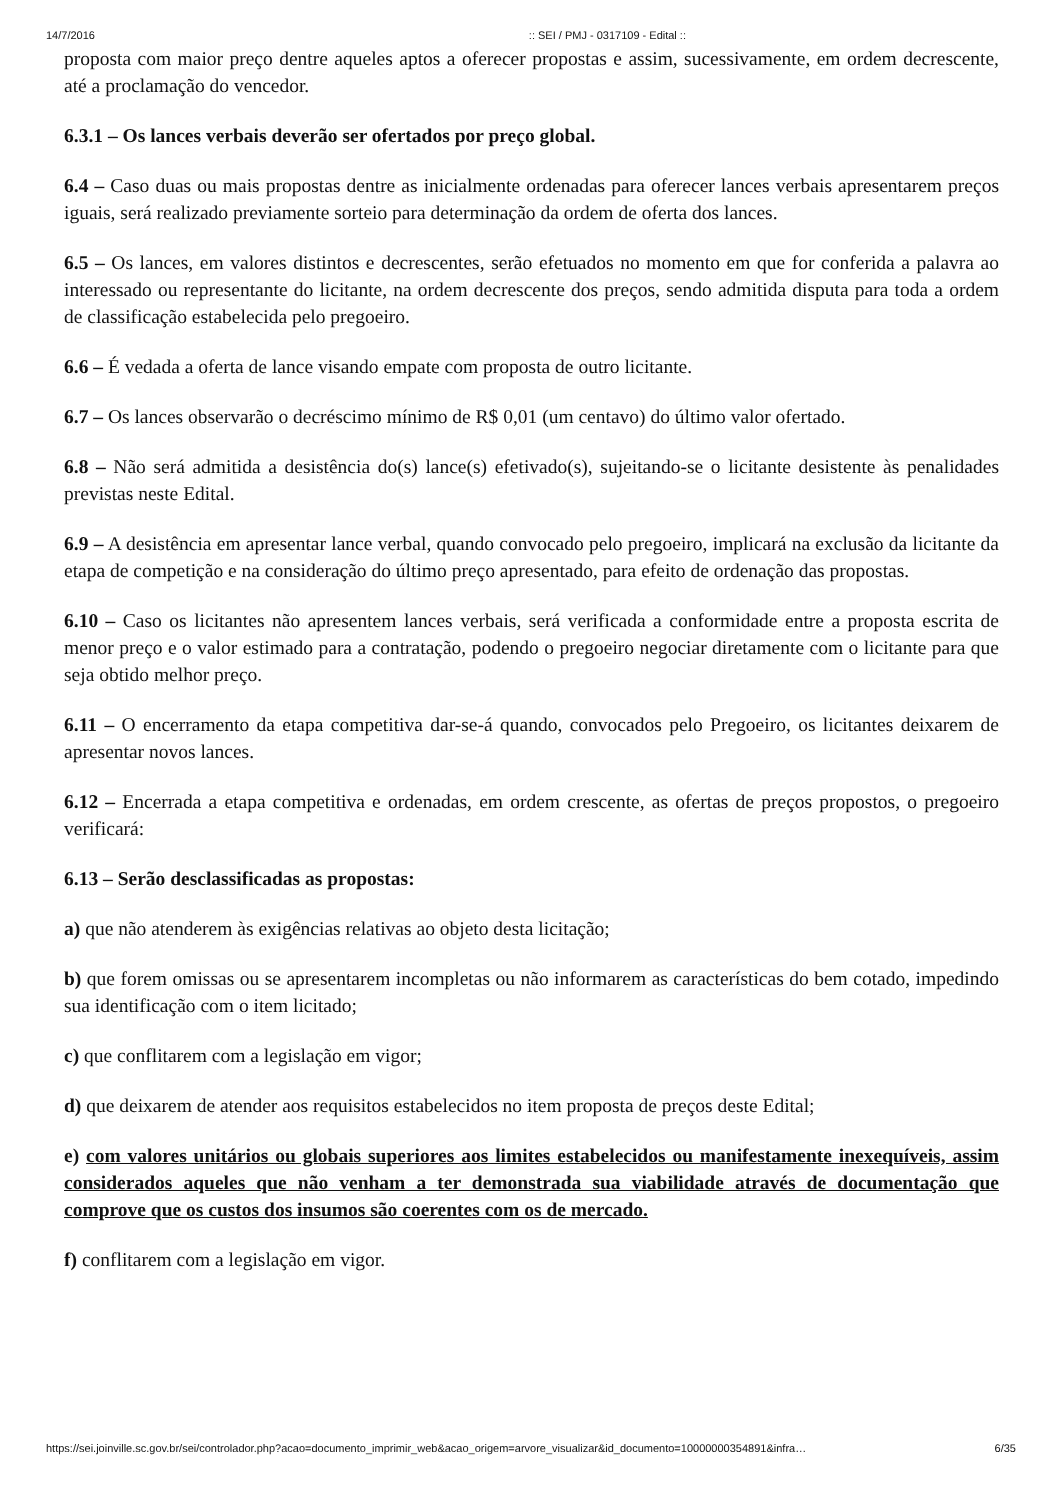14/7/2016:: SEI / PMJ - 0317109 - Edital ::
proposta com maior preço dentre aqueles aptos a oferecer propostas e assim, sucessivamente, em ordem decrescente, até a proclamação do vencedor.
6.3.1 – Os lances verbais deverão ser ofertados por preço global.
6.4 – Caso duas ou mais propostas dentre as inicialmente ordenadas para oferecer lances verbais apresentarem preços iguais, será realizado previamente sorteio para determinação da ordem de oferta dos lances.
6.5 – Os lances, em valores distintos e decrescentes, serão efetuados no momento em que for conferida a palavra ao interessado ou representante do licitante, na ordem decrescente dos preços, sendo admitida disputa para toda a ordem de classificação estabelecida pelo pregoeiro.
6.6 – É vedada a oferta de lance visando empate com proposta de outro licitante.
6.7 – Os lances observarão o decréscimo mínimo de R$ 0,01 (um centavo) do último valor ofertado.
6.8 – Não será admitida a desistência do(s) lance(s) efetivado(s), sujeitando-se o licitante desistente às penalidades previstas neste Edital.
6.9 – A desistência em apresentar lance verbal, quando convocado pelo pregoeiro, implicará na exclusão da licitante da etapa de competição e na consideração do último preço apresentado, para efeito de ordenação das propostas.
6.10 – Caso os licitantes não apresentem lances verbais, será verificada a conformidade entre a proposta escrita de menor preço e o valor estimado para a contratação, podendo o pregoeiro negociar diretamente com o licitante para que seja obtido melhor preço.
6.11 – O encerramento da etapa competitiva dar-se-á quando, convocados pelo Pregoeiro, os licitantes deixarem de apresentar novos lances.
6.12 – Encerrada a etapa competitiva e ordenadas, em ordem crescente, as ofertas de preços propostos, o pregoeiro verificará:
6.13 – Serão desclassificadas as propostas:
a) que não atenderem às exigências relativas ao objeto desta licitação;
b) que forem omissas ou se apresentarem incompletas ou não informarem as características do bem cotado, impedindo sua identificação com o item licitado;
c) que conflitarem com a legislação em vigor;
d) que deixarem de atender aos requisitos estabelecidos no item proposta de preços deste Edital;
e) com valores unitários ou globais superiores aos limites estabelecidos ou manifestamente inexequíveis, assim considerados aqueles que não venham a ter demonstrada sua viabilidade através de documentação que comprove que os custos dos insumos são coerentes com os de mercado.
f) conflitarem com a legislação em vigor.
https://sei.joinville.sc.gov.br/sei/controlador.php?acao=documento_imprimir_web&acao_origem=arvore_visualizar&id_documento=10000000354891&infra… 6/35